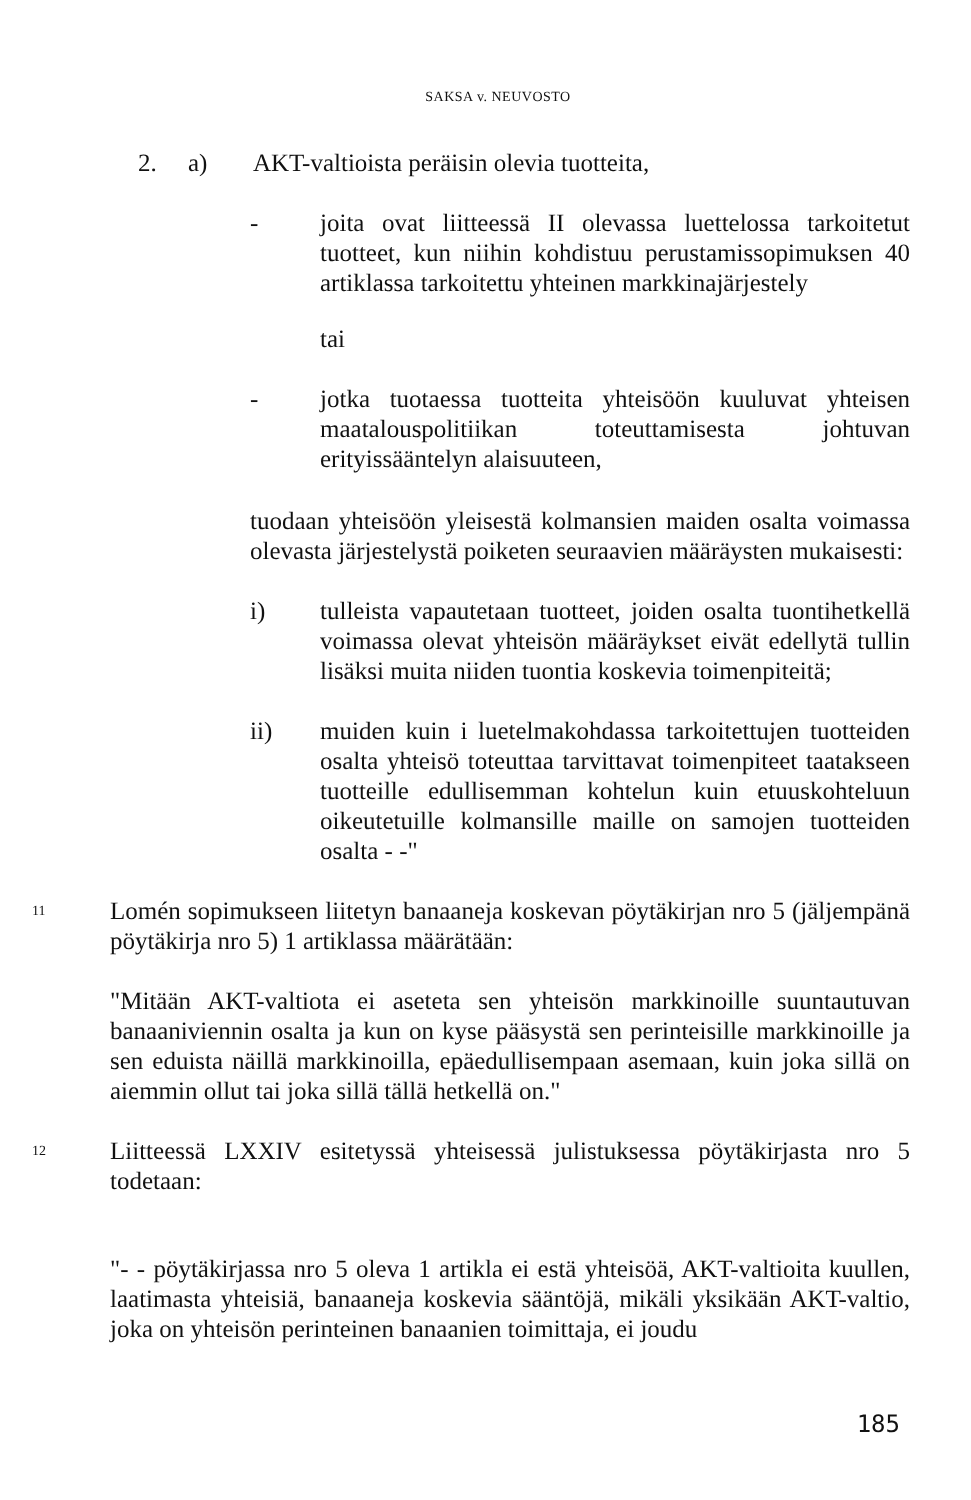SAKSA v. NEUVOSTO
2. a) AKT-valtioista peräisin olevia tuotteita,
- joita ovat liitteessä II olevassa luettelossa tarkoitetut tuotteet, kun niihin kohdistuu perustamissopimuksen 40 artiklassa tarkoitettu yhteinen markkinajärjestely
tai
- jotka tuotaessa tuotteita yhteisöön kuuluvat yhteisen maatalouspolitiikan toteuttamisesta johtuvan erityissääntelyn alaisuuteen,
tuodaan yhteisöön yleisestä kolmansien maiden osalta voimassa olevasta järjestelystä poiketen seuraavien määräysten mukaisesti:
i) tulleista vapautetaan tuotteet, joiden osalta tuontihetkellä voimassa olevat yhteisön määräykset eivät edellytä tullin lisäksi muita niiden tuontia koskevia toimenpiteitä;
ii) muiden kuin i luetelmakohdassa tarkoitettujen tuotteiden osalta yhteisö toteuttaa tarvittavat toimenpiteet taatakseen tuotteille edullisemman kohtelun kuin etuuskohteluun oikeutetuille kolmansille maille on samojen tuotteiden osalta - -"
11
Lomén sopimukseen liitetyn banaaneja koskevan pöytäkirjan nro 5 (jäljempänä pöytäkirja nro 5) 1 artiklassa määrätään:
"Mitään AKT-valtiota ei aseteta sen yhteisön markkinoille suuntautuvan banaaniviennin osalta ja kun on kyse pääsystä sen perinteisille markkinoille ja sen eduista näillä markkinoilla, epäedullisempaan asemaan, kuin joka sillä on aiemmin ollut tai joka sillä tällä hetkellä on."
12
Liitteessä LXXIV esitetyssä yhteisessä julistuksessa pöytäkirjasta nro 5 todetaan:
"- - pöytäkirjassa nro 5 oleva 1 artikla ei estä yhteisöä, AKT-valtioita kuullen, laatimasta yhteisiä, banaaneja koskevia sääntöjä, mikäli yksikään AKT-valtio, joka on yhteisön perinteinen banaanien toimittaja, ei joudu
185